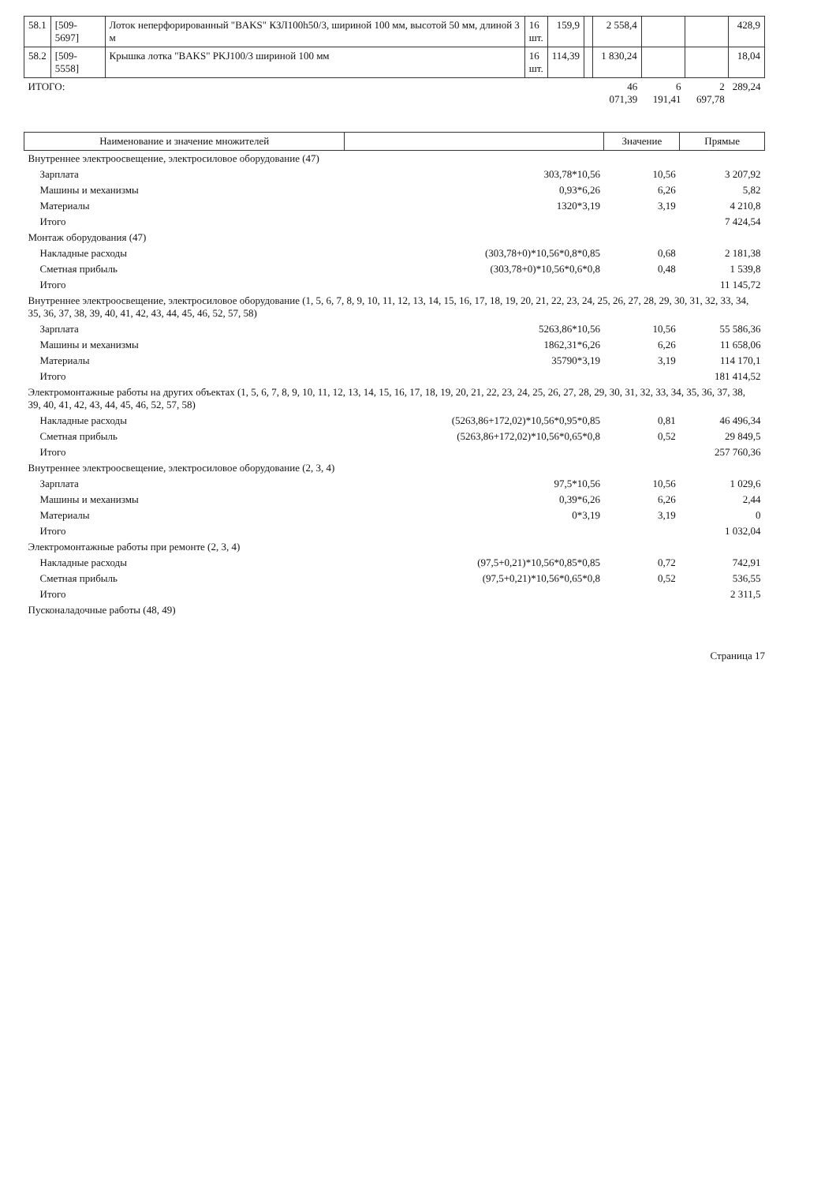| 58.1 | [509-5697] | Лоток неперфорированный "BAKS" КЗЛ100h50/3, шириной 100 мм, высотой 50 мм, длиной 3 м | 16 шт. | 159,9 | | 2 558,4 | | | 428,9 |
| 58.2 | [509-5558] | Крышка лотка "BAKS" PKJ100/3 шириной 100 мм | 16 шт. | 114,39 | | 1 830,24 | | | 18,04 |
| ИТОГО: | | | | | | 46 071,39 | 6 191,41 | 2 697,78 | 289,24 |
| Наименование и значение множителей | | Значение | Прямые |
| --- | --- | --- | --- |
| Внутреннее электроосвещение, электросиловое оборудование (47) | | | |
| Зарплата | 303,78*10,56 | 10,56 | 3 207,92 |
| Машины и механизмы | 0,93*6,26 | 6,26 | 5,82 |
| Материалы | 1320*3,19 | 3,19 | 4 210,8 |
| Итого | | | 7 424,54 |
| Монтаж оборудования (47) | | | |
| Накладные расходы | (303,78+0)*10,56*0,8*0,85 | 0,68 | 2 181,38 |
| Сметная прибыль | (303,78+0)*10,56*0,6*0,8 | 0,48 | 1 539,8 |
| Итого | | | 11 145,72 |
| Внутреннее электроосвещение, электросиловое оборудование (1, 5, 6, 7, 8, 9, 10, 11, 12, 13, 14, 15, 16, 17, 18, 19, 20, 21, 22, 23, 24, 25, 26, 27, 28, 29, 30, 31, 32, 33, 34, 35, 36, 37, 38, 39, 40, 41, 42, 43, 44, 45, 46, 52, 57, 58) | | | |
| Зарплата | 5263,86*10,56 | 10,56 | 55 586,36 |
| Машины и механизмы | 1862,31*6,26 | 6,26 | 11 658,06 |
| Материалы | 35790*3,19 | 3,19 | 114 170,1 |
| Итого | | | 181 414,52 |
| Электромонтажные работы на других объектах (1, 5, 6, 7, 8, 9, 10, 11, 12, 13, 14, 15, 16, 17, 18, 19, 20, 21, 22, 23, 24, 25, 26, 27, 28, 29, 30, 31, 32, 33, 34, 35, 36, 37, 38, 39, 40, 41, 42, 43, 44, 45, 46, 52, 57, 58) | | | |
| Накладные расходы | (5263,86+172,02)*10,56*0,95*0,85 | 0,81 | 46 496,34 |
| Сметная прибыль | (5263,86+172,02)*10,56*0,65*0,8 | 0,52 | 29 849,5 |
| Итого | | | 257 760,36 |
| Внутреннее электроосвещение, электросиловое оборудование (2, 3, 4) | | | |
| Зарплата | 97,5*10,56 | 10,56 | 1 029,6 |
| Машины и механизмы | 0,39*6,26 | 6,26 | 2,44 |
| Материалы | 0*3,19 | 3,19 | 0 |
| Итого | | | 1 032,04 |
| Электромонтажные работы при ремонте (2, 3, 4) | | | |
| Накладные расходы | (97,5+0,21)*10,56*0,85*0,85 | 0,72 | 742,91 |
| Сметная прибыль | (97,5+0,21)*10,56*0,65*0,8 | 0,52 | 536,55 |
| Итого | | | 2 311,5 |
| Пусконаладочные работы (48, 49) | | | |
Страница 17